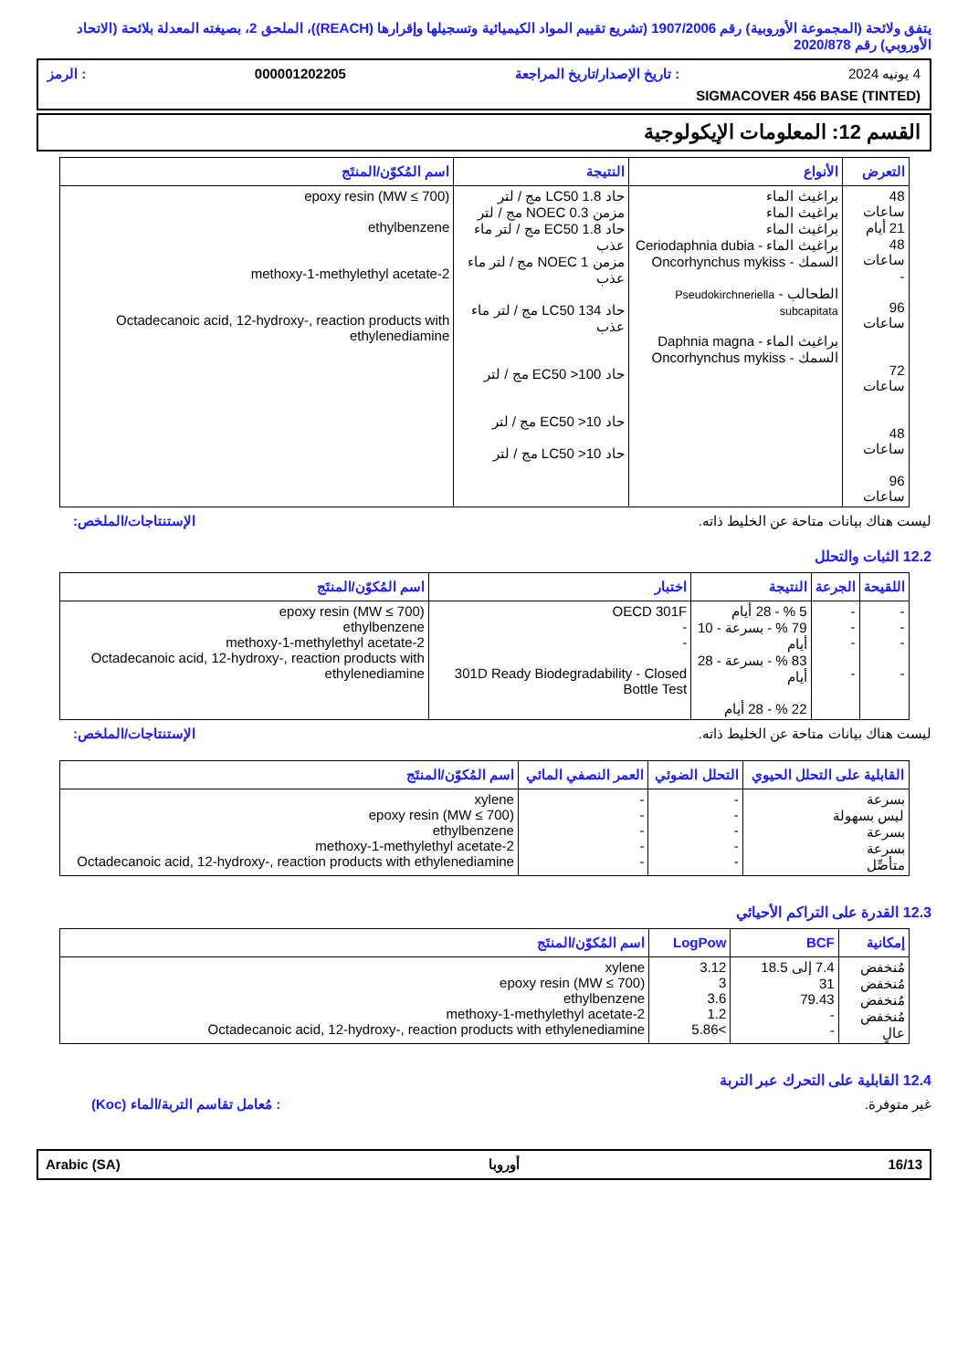يتفق ولائحة (المجموعة الأوروبية) رقم 1907/2006 (تشريع تقييم المواد الكيميائية وتسجيلها وإقرارها (REACH))، الملحق 2، بصيغته المعدلة بلائحة (الاتحاد الأوروبي) رقم 2020/878
4 يونيه 2024: تاريخ الإصدار/تاريخ المراجعة 000001202205: الرمز
SIGMACOVER 456 BASE (TINTED)
القسم 12: المعلومات الإيكولوجية
| التعرض | الأنواع | النتيجة | اسم المُكوّن/المنتَج |
| --- | --- | --- | --- |
| 48 ساعات 21 أيام 48 ساعات - 96 ساعات 72 ساعات 48 ساعات 96 ساعات | براغيث الماء براغيث الماء براغيث الماء براغيث الماء - Ceriodaphnia dubia السمك - Oncorhynchus mykiss الطحالب - Pseudokirchneriella subcapitata براغيث الماء - Daphnia magna السمك - Oncorhynchus mykiss | حاد LC50 1.8 مج / لتر مزمن NOEC 0.3 مج / لتر حاد EC50 1.8 مج / لتر ماء عذب مزمن NOEC 1 مج / لتر ماء عذب حاد LC50 134 مج / لتر ماء عذب حاد EC50 >100 مج / لتر حاد EC50 >10 مج / لتر حاد LC50 >10 مج / لتر | epoxy resin (MW ≤ 700) ethylbenzene 2-methoxy-1-methylethyl acetate Octadecanoic acid, 12-hydroxy-, reaction products with ethylenediamine |
ليست هناك بيانات متاحة عن الخليط ذاته. الإستنتاجات/الملخص:
12.2 الثبات والتحلل
| اللقيحة | الجرعة | النتيجة | اختبار | اسم المُكوّن/المنتَج |
| --- | --- | --- | --- | --- |
| - - - - | - - - - | 5 % - 28 أيام 79 % - بسرعة - 10 أيام 83 % - بسرعة - 28 أيام 22 % - 28 أيام | OECD 301F - - 301D Ready Biodegradability - Closed Bottle Test | epoxy resin (MW ≤ 700) ethylbenzene 2-methoxy-1-methylethyl acetate Octadecanoic acid, 12-hydroxy-, reaction products with ethylenediamine |
ليست هناك بيانات متاحة عن الخليط ذاته. الإستنتاجات/الملخص:
| القابلية على التحلل الحيوي | التحلل الضوئي | العمر النصفي المائي | اسم المُكوّن/المنتَج |
| --- | --- | --- | --- |
| بسرعة ليس بسهولة بسرعة بسرعة متأصِّل | - - - - - | - - - - - | xylene epoxy resin (MW ≤ 700) ethylbenzene 2-methoxy-1-methylethyl acetate Octadecanoic acid, 12-hydroxy-, reaction products with ethylenediamine |
12.3 القدرة على التراكم الأحيائي
| إمكانية | BCF | LogPow | اسم المُكوّن/المنتَج |
| --- | --- | --- | --- |
| مُنخفض مُنخفض مُنخفض مُنخفض عالٍ | 7.4 إلى 18.5 31 79.43 - - | 3.12 3 3.6 1.2 >5.86 | xylene epoxy resin (MW ≤ 700) ethylbenzene 2-methoxy-1-methylethyl acetate Octadecanoic acid, 12-hydroxy-, reaction products with ethylenediamine |
12.4 القابلية على التحرك عبر التربة
غير متوفرة.: مُعامل تقاسم التربة/الماء (Koc)
16/13 أوروبا Arabic (SA)